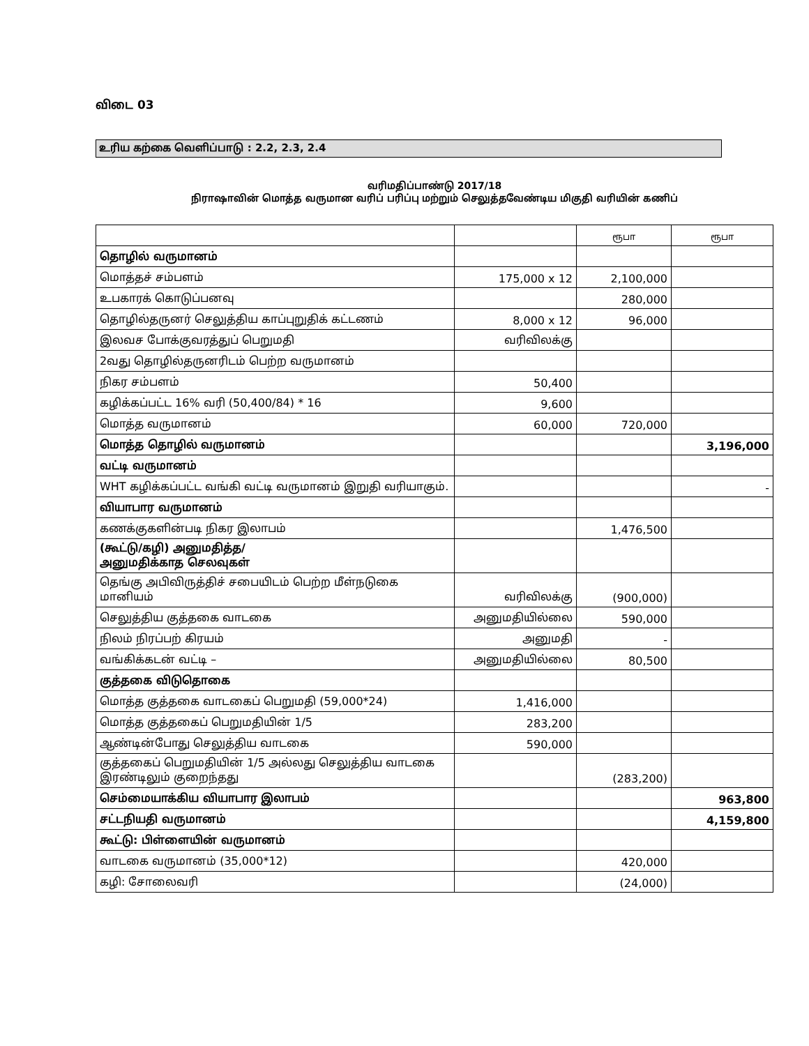விடை 03
உரிய கற்கை வெளிப்பாடு : 2.2, 2.3, 2.4
வரிமதிப்பாண்டு 2017/18
நிராஷாவின் மொத்த வருமான வரிப் பரிப்பு மற்றும் செலுத்தவேண்டிய மிகுதி வரியின் கணிப்
| | | ரூபா | ரூபா |
| தொழில் வருமானம் | | | |
| மொத்தச் சம்பளம் | 175,000 x 12 | 2,100,000 | |
| உபகாரக் கொடுப்பனவு | | 280,000 | |
| தொழில்தருனர் செலுத்திய காப்புறுதிக் கட்டணம் | 8,000 x 12 | 96,000 | |
| இலவச போக்குவரத்துப் பெறுமதி | வரிவிலக்கு | | |
| 2வது தொழில்தருனரிடம் பெற்ற வருமானம் | | | |
| நிகர சம்பளம் | 50,400 | | |
| கழிக்கப்பட்ட 16% வரி (50,400/84) * 16 | 9,600 | | |
| மொத்த வருமானம் | 60,000 | 720,000 | |
| மொத்த தொழில் வருமானம் | | | 3,196,000 |
| வட்டி வருமானம் | | | |
| WHT கழிக்கப்பட்ட வங்கி வட்டி வருமானம் இறுதி வரியாகும். | | | - |
| வியாபார வருமானம் | | | |
| கணக்குகளின்படி நிகர இலாபம் | | 1,476,500 | |
| (கூட்டு/கழி) அனுமதித்த/ அனுமதிக்காத செலவுகள் | | | |
| தெங்கு அபிவிருத்திச் சபையிடம் பெற்ற மீள்நடுகை மானியம் | வரிவிலக்கு | (900,000) | |
| செலுத்திய குத்தகை வாடகை | அனுமதியில்லை | 590,000 | |
| நிலம் நிரப்பற் கிரயம் | அனுமதி | - | |
| வங்கிக்கடன் வட்டி – | அனுமதியில்லை | 80,500 | |
| குத்தகை விடுதொகை | | | |
| மொத்த குத்தகை வாடகைப் பெறுமதி (59,000*24) | 1,416,000 | | |
| மொத்த குத்தகைப் பெறுமதியின் 1/5 | 283,200 | | |
| ஆண்டின்போது செலுத்திய வாடகை | 590,000 | | |
| குத்தகைப் பெறுமதியின் 1/5 அல்லது செலுத்திய வாடகை இரண்டிலும் குறைந்தது | | (283,200) | |
| செம்மையாக்கிய வியாபார இலாபம் | | | 963,800 |
| சட்டநியதி வருமானம் | | | 4,159,800 |
| கூட்டு: பிள்ளையின் வருமானம் | | | |
| வாடகை வருமானம் (35,000*12) | | 420,000 | |
| கழி: சோலைவரி | | (24,000) | |